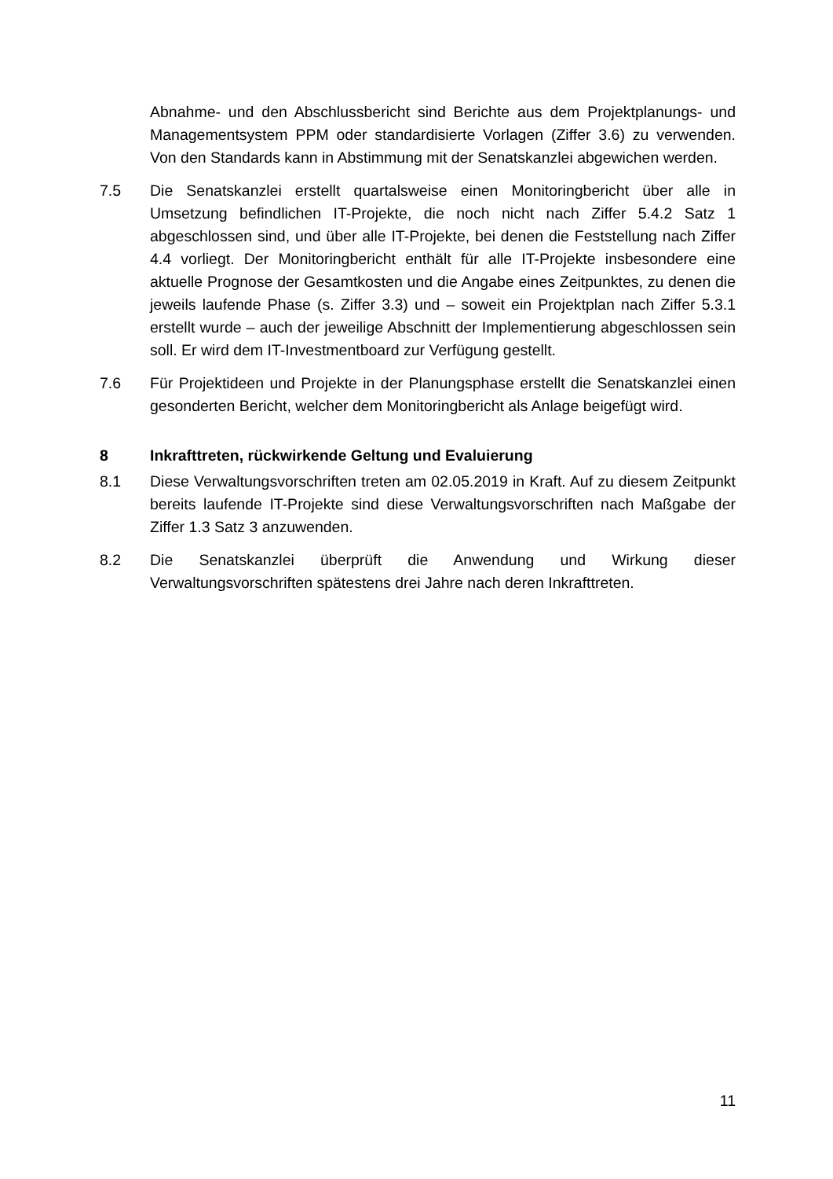Abnahme- und den Abschlussbericht sind Berichte aus dem Projektplanungs- und Managementsystem PPM oder standardisierte Vorlagen (Ziffer 3.6) zu verwenden. Von den Standards kann in Abstimmung mit der Senatskanzlei abgewichen werden.
7.5 Die Senatskanzlei erstellt quartalsweise einen Monitoringbericht über alle in Umsetzung befindlichen IT-Projekte, die noch nicht nach Ziffer 5.4.2 Satz 1 abgeschlossen sind, und über alle IT-Projekte, bei denen die Feststellung nach Ziffer 4.4 vorliegt. Der Monitoringbericht enthält für alle IT-Projekte insbesondere eine aktuelle Prognose der Gesamtkosten und die Angabe eines Zeitpunktes, zu denen die jeweils laufende Phase (s. Ziffer 3.3) und – soweit ein Projektplan nach Ziffer 5.3.1 erstellt wurde – auch der jeweilige Abschnitt der Implementierung abgeschlossen sein soll. Er wird dem IT-Investmentboard zur Verfügung gestellt.
7.6 Für Projektideen und Projekte in der Planungsphase erstellt die Senatskanzlei einen gesonderten Bericht, welcher dem Monitoringbericht als Anlage beigefügt wird.
8 Inkrafttreten, rückwirkende Geltung und Evaluierung
8.1 Diese Verwaltungsvorschriften treten am 02.05.2019 in Kraft. Auf zu diesem Zeitpunkt bereits laufende IT-Projekte sind diese Verwaltungsvorschriften nach Maßgabe der Ziffer 1.3 Satz 3 anzuwenden.
8.2 Die Senatskanzlei überprüft die Anwendung und Wirkung dieser Verwaltungsvorschriften spätestens drei Jahre nach deren Inkrafttreten.
11